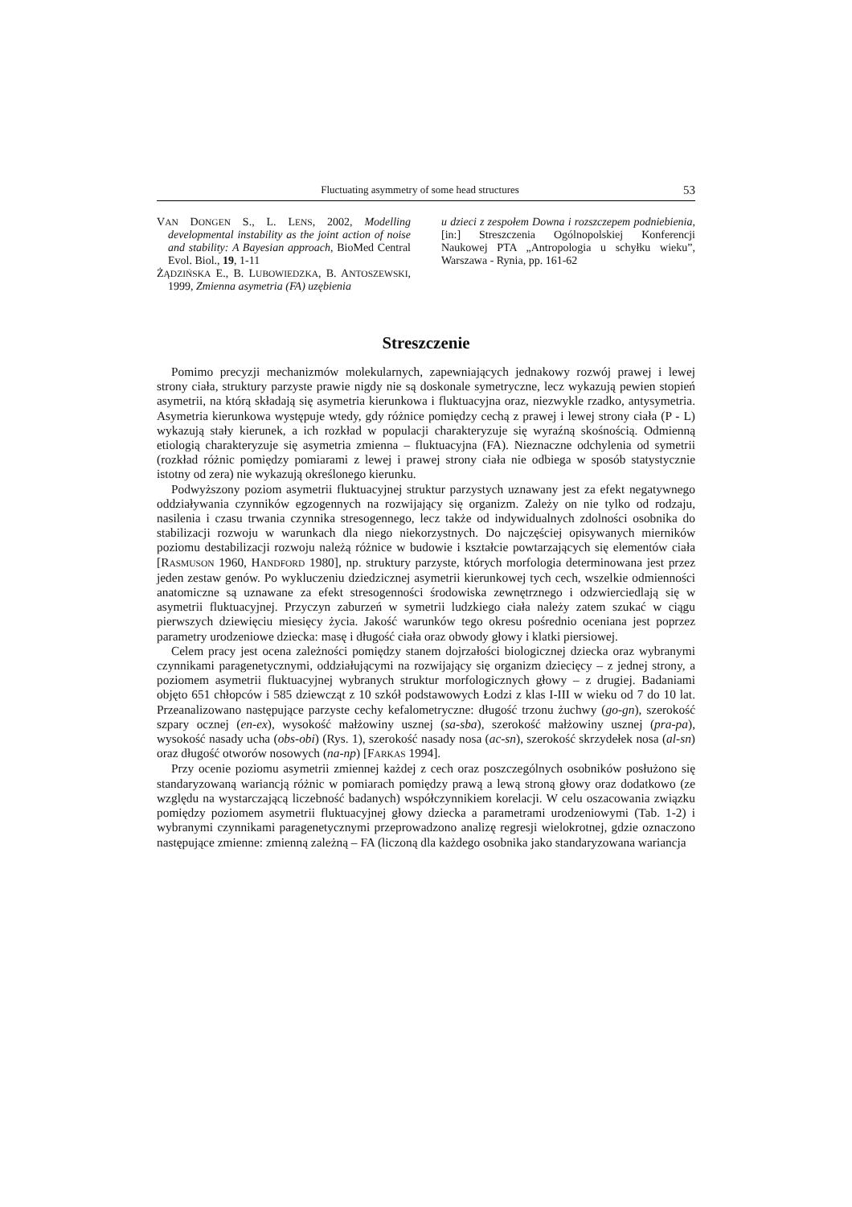Fluctuating asymmetry of some head structures 53
VAN DONGEN S., L. LENS, 2002, Modelling developmental instability as the joint action of noise and stability: A Bayesian approach, BioMed Central Evol. Biol., 19, 1-11
ŻĄDZIŃSKA E., B. LUBOWIEDZKA, B. ANTOSZEWSKI, 1999, Zmienna asymetria (FA) uzębienia
u dzieci z zespołem Downa i rozszczepem podniebienia, [in:] Streszczenia Ogólnopolskiej Konferencji Naukowej PTA „Antropologia u schyłku wieku”, Warszawa - Rynia, pp. 161-62
Streszczenie
Pomimo precyzji mechanizmów molekularnych, zapewniających jednakowy rozwój prawej i lewej strony ciała, struktury parzyste prawie nigdy nie są doskonale symetryczne, lecz wykazują pewien stopień asymetrii, na którą składają się asymetria kierunkowa i fluktuacyjna oraz, niezwykle rzadko, antysymetria. Asymetria kierunkowa występuje wtedy, gdy różnice pomiędzy cechą z prawej i lewej strony ciała (P - L) wykazują stały kierunek, a ich rozkład w populacji charakteryzuje się wyraźną skośnością. Odmienną etiologią charakteryzuje się asymetria zmienna – fluktuacyjna (FA). Nieznaczne odchylenia od symetrii (rozkład różnic pomiędzy pomiarami z lewej i prawej strony ciała nie odbiega w sposób statystycznie istotny od zera) nie wykazują określonego kierunku.
Podwyższony poziom asymetrii fluktuacyjnej struktur parzystych uznawany jest za efekt negatywnego oddziaływania czynników egzogennych na rozwijający się organizm. Zależy on nie tylko od rodzaju, nasilenia i czasu trwania czynnika stresogennego, lecz także od indywidualnych zdolności osobnika do stabilizacji rozwoju w warunkach dla niego niekorzystnych. Do najczęściej opisywanych mierników poziomu destabilizacji rozwoju należą różnice w budowie i kształcie powtarzających się elementów ciała [RASMUSON 1960, HANDFORD 1980], np. struktury parzyste, których morfologia determinowana jest przez jeden zestaw genów. Po wykluczeniu dziedzicznej asymetrii kierunkowej tych cech, wszelkie odmienności anatomiczne są uznawane za efekt stresogenności środowiska zewnętrznego i odzwierciedlają się w asymetrii fluktuacyjnej. Przyczyn zaburzeń w symetrii ludzkiego ciała należy zatem szukać w ciągu pierwszych dziewięciu miesięcy życia. Jakość warunków tego okresu pośrednio oceniana jest poprzez parametry urodzeniowe dziecka: masę i długość ciała oraz obwody głowy i klatki piersiowej.
Celem pracy jest ocena zależności pomiędzy stanem dojrzałości biologicznej dziecka oraz wybranymi czynnikami paragenetycznymi, oddziałującymi na rozwijający się organizm dziecięcy – z jednej strony, a poziomem asymetrii fluktuacyjnej wybranych struktur morfologicznych głowy – z drugiej. Badaniami objęto 651 chłopców i 585 dziewcząt z 10 szkół podstawowych Łodzi z klas I-III w wieku od 7 do 10 lat. Przeanalizowano następujące parzyste cechy kefalometryczne: długość trzonu żuchwy (go-gn), szerokość szpary ocznej (en-ex), wysokość małżowiny usznej (sa-sba), szerokość małżowiny usznej (pra-pa), wysokość nasady ucha (obs-obi) (Rys. 1), szerokość nasady nosa (ac-sn), szerokość skrzydełek nosa (al-sn) oraz długość otworów nosowych (na-np) [FARKAS 1994].
Przy ocenie poziomu asymetrii zmiennej każdej z cech oraz poszczególnych osobników posłużono się standaryzowaną wariancją różnic w pomiarach pomiędzy prawą a lewą stroną głowy oraz dodatkowo (ze względu na wystarczającą liczebność badanych) współczynnikiem korelacji. W celu oszacowania związku pomiędzy poziomem asymetrii fluktuacyjnej głowy dziecka a parametrami urodzeniowymi (Tab. 1-2) i wybranymi czynnikami paragenetycznymi przeprowadzono analizę regresji wielokrotnej, gdzie oznaczono następujące zmienne: zmienną zależną – FA (liczoną dla każdego osobnika jako standaryzowana wariancja